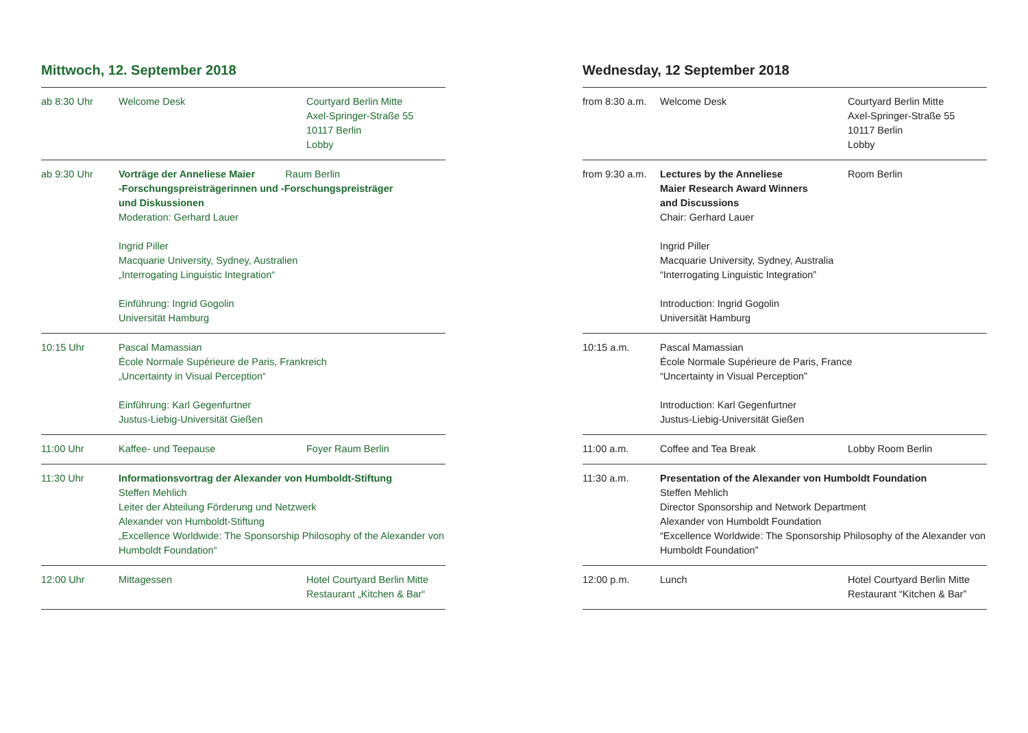Mittwoch, 12. September 2018
| ab 8:30 Uhr | Welcome Desk | Courtyard Berlin Mitte Axel-Springer-Straße 55 10117 Berlin Lobby |
| ab 9:30 Uhr | Vorträge der Anneliese Maier Raum Berlin -Forschungspreisträgerinnen und -Forschungspreisträger und Diskussionen Moderation: Gerhard Lauer Ingrid Piller Macquarie University, Sydney, Australien „Interrogating Linguistic Integration“ Einführung: Ingrid Gogolin Universität Hamburg | |
| 10:15 Uhr | Pascal Mamassian École Normale Supérieure de Paris, Frankreich „Uncertainty in Visual Perception“ Einführung: Karl Gegenfurtner Justus-Liebig-Universität Gießen | |
| 11:00 Uhr | Kaffee- und Teepause | Foyer Raum Berlin |
| 11:30 Uhr | Informationsvortrag der Alexander von Humboldt-Stiftung Steffen Mehlich Leiter der Abteilung Förderung und Netzwerk Alexander von Humboldt-Stiftung „Excellence Worldwide: The Sponsorship Philosophy of the Alexander von Humboldt Foundation“ | |
| 12:00 Uhr | Mittagessen | Hotel Courtyard Berlin Mitte Restaurant „Kitchen & Bar“ |
Wednesday, 12 September 2018
| from 8:30 a.m. | Welcome Desk | Courtyard Berlin Mitte Axel-Springer-Straße 55 10117 Berlin Lobby |
| from 9:30 a.m. | Lectures by the Anneliese Maier Research Award Winners and Discussions Chair: Gerhard Lauer Ingrid Piller Macquarie University, Sydney, Australia “Interrogating Linguistic Integration” Introduction: Ingrid Gogolin Universität Hamburg | Room Berlin |
| 10:15 a.m. | Pascal Mamassian École Normale Supérieure de Paris, France “Uncertainty in Visual Perception” Introduction: Karl Gegenfurtner Justus-Liebig-Universität Gießen | |
| 11:00 a.m. | Coffee and Tea Break | Lobby Room Berlin |
| 11:30 a.m. | Presentation of the Alexander von Humboldt Foundation Steffen Mehlich Director Sponsorship and Network Department Alexander von Humboldt Foundation “Excellence Worldwide: The Sponsorship Philosophy of the Alexander von Humboldt Foundation” | |
| 12:00 p.m. | Lunch | Hotel Courtyard Berlin Mitte Restaurant “Kitchen & Bar” |